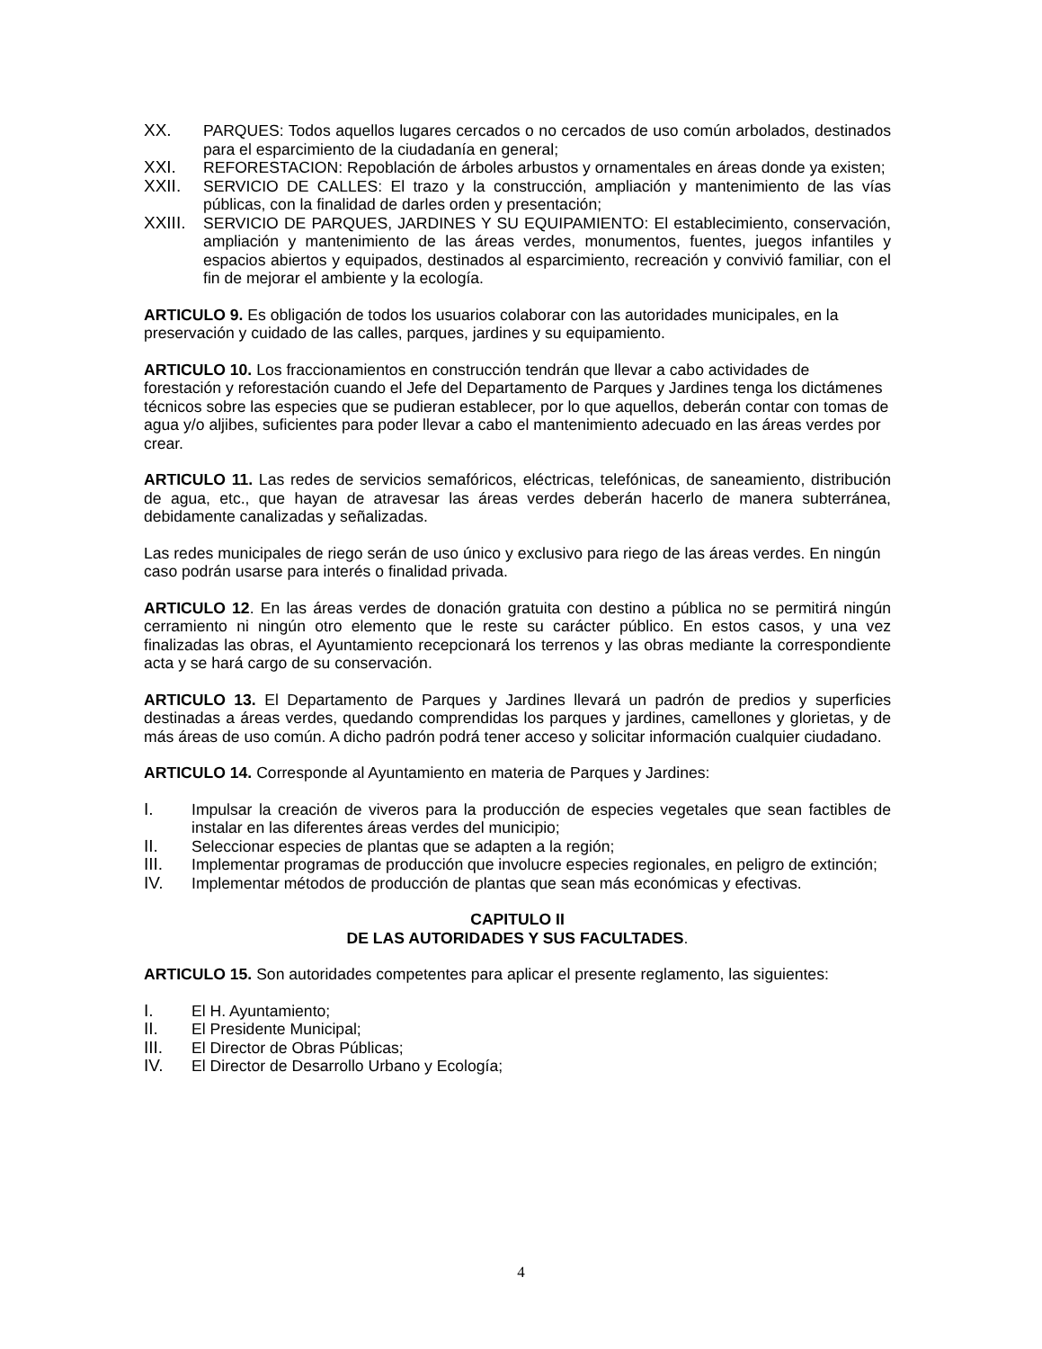XX. PARQUES: Todos aquellos lugares cercados o no cercados de uso común arbolados, destinados para el esparcimiento de la ciudadanía en general;
XXI. REFORESTACION: Repoblación de árboles arbustos y ornamentales en áreas donde ya existen;
XXII. SERVICIO DE CALLES: El trazo y la construcción, ampliación y mantenimiento de las vías públicas, con la finalidad de darles orden y presentación;
XXIII. SERVICIO DE PARQUES, JARDINES Y SU EQUIPAMIENTO: El establecimiento, conservación, ampliación y mantenimiento de las áreas verdes, monumentos, fuentes, juegos infantiles y espacios abiertos y equipados, destinados al esparcimiento, recreación y convivió familiar, con el fin de mejorar el ambiente y la ecología.
ARTICULO 9. Es obligación de todos los usuarios colaborar con las autoridades municipales, en la preservación y cuidado de las calles, parques, jardines y su equipamiento.
ARTICULO 10. Los fraccionamientos en construcción tendrán que llevar a cabo actividades de forestación y reforestación cuando el Jefe del Departamento de Parques y Jardines tenga los dictámenes técnicos sobre las especies que se pudieran establecer, por lo que aquellos, deberán contar con tomas de agua y/o aljibes, suficientes para poder llevar a cabo el mantenimiento adecuado en las áreas verdes por crear.
ARTICULO 11. Las redes de servicios semafóricos, eléctricas, telefónicas, de saneamiento, distribución de agua, etc., que hayan de atravesar las áreas verdes deberán hacerlo de manera subterránea, debidamente canalizadas y señalizadas.
Las redes municipales de riego serán de uso único y exclusivo para riego de las áreas verdes. En ningún caso podrán usarse para interés o finalidad privada.
ARTICULO 12. En las áreas verdes de donación gratuita con destino a pública no se permitirá ningún cerramiento ni ningún otro elemento que le reste su carácter público. En estos casos, y una vez finalizadas las obras, el Ayuntamiento recepcionará los terrenos y las obras mediante la correspondiente acta y se hará cargo de su conservación.
ARTICULO 13. El Departamento de Parques y Jardines llevará un padrón de predios y superficies destinadas a áreas verdes, quedando comprendidas los parques y jardines, camellones y glorietas, y de más áreas de uso común. A dicho padrón podrá tener acceso y solicitar información cualquier ciudadano.
ARTICULO 14. Corresponde al Ayuntamiento en materia de Parques y Jardines:
I. Impulsar la creación de viveros para la producción de especies vegetales que sean factibles de instalar en las diferentes áreas verdes del municipio;
II. Seleccionar especies de plantas que se adapten a la región;
III. Implementar programas de producción que involucre especies regionales, en peligro de extinción;
IV. Implementar métodos de producción de plantas que sean más económicas y efectivas.
CAPITULO II
DE LAS AUTORIDADES Y SUS FACULTADES.
ARTICULO 15. Son autoridades competentes para aplicar el presente reglamento, las siguientes:
I. El H. Ayuntamiento;
II. El Presidente Municipal;
III. El Director de Obras Públicas;
IV. El Director de Desarrollo Urbano y Ecología;
4